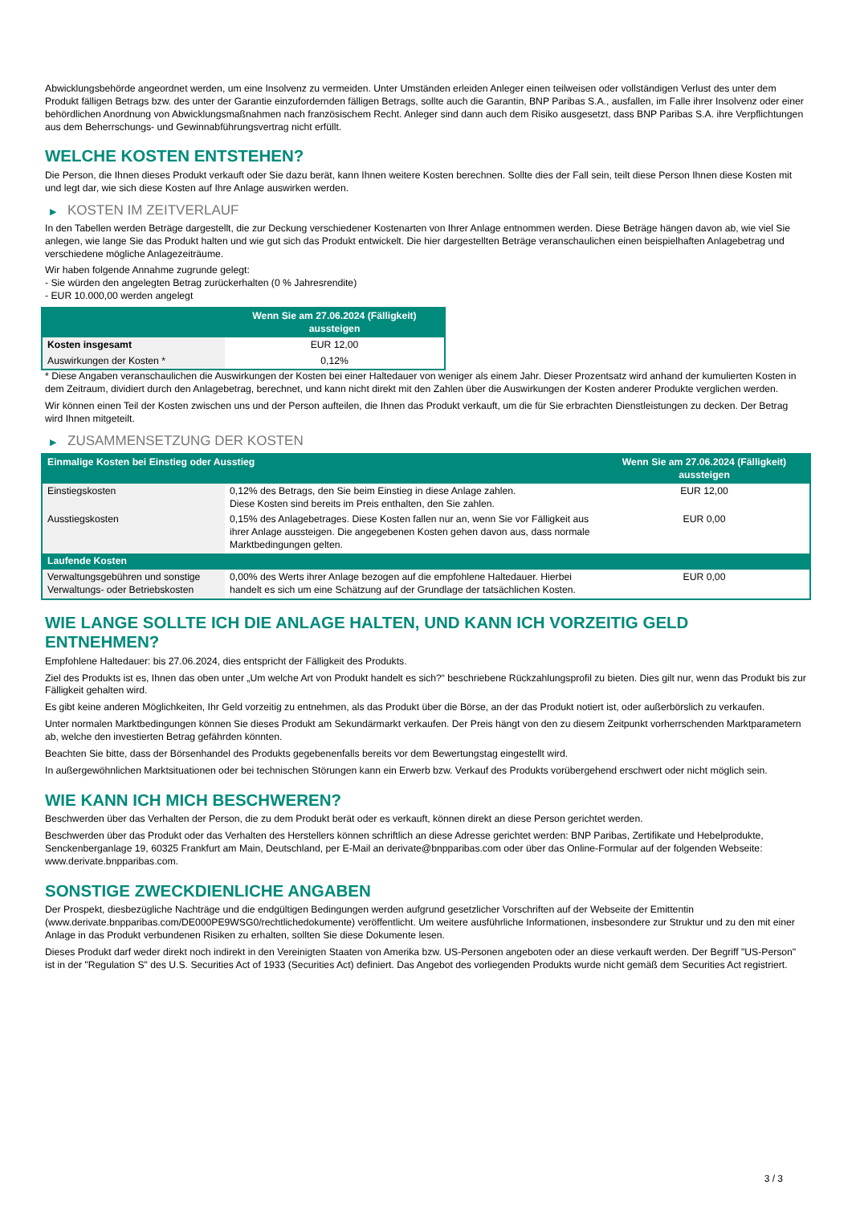Abwicklungsbehörde angeordnet werden, um eine Insolvenz zu vermeiden. Unter Umständen erleiden Anleger einen teilweisen oder vollständigen Verlust des unter dem Produkt fälligen Betrags bzw. des unter der Garantie einzufordernden fälligen Betrags, sollte auch die Garantin, BNP Paribas S.A., ausfallen, im Falle ihrer Insolvenz oder einer behördlichen Anordnung von Abwicklungsmaßnahmen nach französischem Recht. Anleger sind dann auch dem Risiko ausgesetzt, dass BNP Paribas S.A. ihre Verpflichtungen aus dem Beherrschungs- und Gewinnabführungsvertrag nicht erfüllt.
WELCHE KOSTEN ENTSTEHEN?
Die Person, die Ihnen dieses Produkt verkauft oder Sie dazu berät, kann Ihnen weitere Kosten berechnen. Sollte dies der Fall sein, teilt diese Person Ihnen diese Kosten mit und legt dar, wie sich diese Kosten auf Ihre Anlage auswirken werden.
▶ KOSTEN IM ZEITVERLAUF
In den Tabellen werden Beträge dargestellt, die zur Deckung verschiedener Kostenarten von Ihrer Anlage entnommen werden. Diese Beträge hängen davon ab, wie viel Sie anlegen, wie lange Sie das Produkt halten und wie gut sich das Produkt entwickelt. Die hier dargestellten Beträge veranschaulichen einen beispielhaften Anlagebetrag und verschiedene mögliche Anlagezeiträume.
Wir haben folgende Annahme zugrunde gelegt:
- Sie würden den angelegten Betrag zurückerhalten (0 % Jahresrendite)
- EUR 10.000,00 werden angelegt
| | Wenn Sie am 27.06.2024 (Fälligkeit) aussteigen |
| --- | --- |
| Kosten insgesamt | EUR 12,00 |
| Auswirkungen der Kosten * | 0,12% |
* Diese Angaben veranschaulichen die Auswirkungen der Kosten bei einer Haltedauer von weniger als einem Jahr. Dieser Prozentsatz wird anhand der kumulierten Kosten in dem Zeitraum, dividiert durch den Anlagebetrag, berechnet, und kann nicht direkt mit den Zahlen über die Auswirkungen der Kosten anderer Produkte verglichen werden.
Wir können einen Teil der Kosten zwischen uns und der Person aufteilen, die Ihnen das Produkt verkauft, um die für Sie erbrachten Dienstleistungen zu decken. Der Betrag wird Ihnen mitgeteilt.
▶ ZUSAMMENSETZUNG DER KOSTEN
| Einmalige Kosten bei Einstieg oder Ausstieg | | Wenn Sie am 27.06.2024 (Fälligkeit) aussteigen |
| --- | --- | --- |
| Einstiegskosten | 0,12% des Betrags, den Sie beim Einstieg in diese Anlage zahlen. Diese Kosten sind bereits im Preis enthalten, den Sie zahlen. | EUR 12,00 |
| Ausstiegskosten | 0,15% des Anlagebetrages. Diese Kosten fallen nur an, wenn Sie vor Fälligkeit aus ihrer Anlage aussteigen. Die angegebenen Kosten gehen davon aus, dass normale Marktbedingungen gelten. | EUR 0,00 |
| Laufende Kosten | | |
| Verwaltungsgebühren und sonstige Verwaltungs- oder Betriebskosten | 0,00% des Werts ihrer Anlage bezogen auf die empfohlene Haltedauer. Hierbei handelt es sich um eine Schätzung auf der Grundlage der tatsächlichen Kosten. | EUR 0,00 |
WIE LANGE SOLLTE ICH DIE ANLAGE HALTEN, UND KANN ICH VORZEITIG GELD ENTNEHMEN?
Empfohlene Haltedauer: bis 27.06.2024, dies entspricht der Fälligkeit des Produkts.
Ziel des Produkts ist es, Ihnen das oben unter „Um welche Art von Produkt handelt es sich?“ beschriebene Rückzahlungsprofil zu bieten. Dies gilt nur, wenn das Produkt bis zur Fälligkeit gehalten wird.
Es gibt keine anderen Möglichkeiten, Ihr Geld vorzeitig zu entnehmen, als das Produkt über die Börse, an der das Produkt notiert ist, oder außerbörslich zu verkaufen.
Unter normalen Marktbedingungen können Sie dieses Produkt am Sekundärmarkt verkaufen. Der Preis hängt von den zu diesem Zeitpunkt vorherrschenden Marktparametern ab, welche den investierten Betrag gefährden könnten.
Beachten Sie bitte, dass der Börsenhandel des Produkts gegebenenfalls bereits vor dem Bewertungstag eingestellt wird.
In außergewöhnlichen Marktsituationen oder bei technischen Störungen kann ein Erwerb bzw. Verkauf des Produkts vorübergehend erschwert oder nicht möglich sein.
WIE KANN ICH MICH BESCHWEREN?
Beschwerden über das Verhalten der Person, die zu dem Produkt berät oder es verkauft, können direkt an diese Person gerichtet werden.
Beschwerden über das Produkt oder das Verhalten des Herstellers können schriftlich an diese Adresse gerichtet werden: BNP Paribas, Zertifikate und Hebelprodukte, Senckenberganlage 19, 60325 Frankfurt am Main, Deutschland, per E-Mail an derivate@bnpparibas.com oder über das Online-Formular auf der folgenden Webseite: www.derivate.bnpparibas.com.
SONSTIGE ZWECKDIENLICHE ANGABEN
Der Prospekt, diesbezügliche Nachträge und die endgültigen Bedingungen werden aufgrund gesetzlicher Vorschriften auf der Webseite der Emittentin (www.derivate.bnpparibas.com/DE000PE9WSG0/rechtlichedokumente) veröffentlicht. Um weitere ausführliche Informationen, insbesondere zur Struktur und zu den mit einer Anlage in das Produkt verbundenen Risiken zu erhalten, sollten Sie diese Dokumente lesen.
Dieses Produkt darf weder direkt noch indirekt in den Vereinigten Staaten von Amerika bzw. US-Personen angeboten oder an diese verkauft werden. Der Begriff "US-Person" ist in der "Regulation S" des U.S. Securities Act of 1933 (Securities Act) definiert. Das Angebot des vorliegenden Produkts wurde nicht gemäß dem Securities Act registriert.
3 / 3